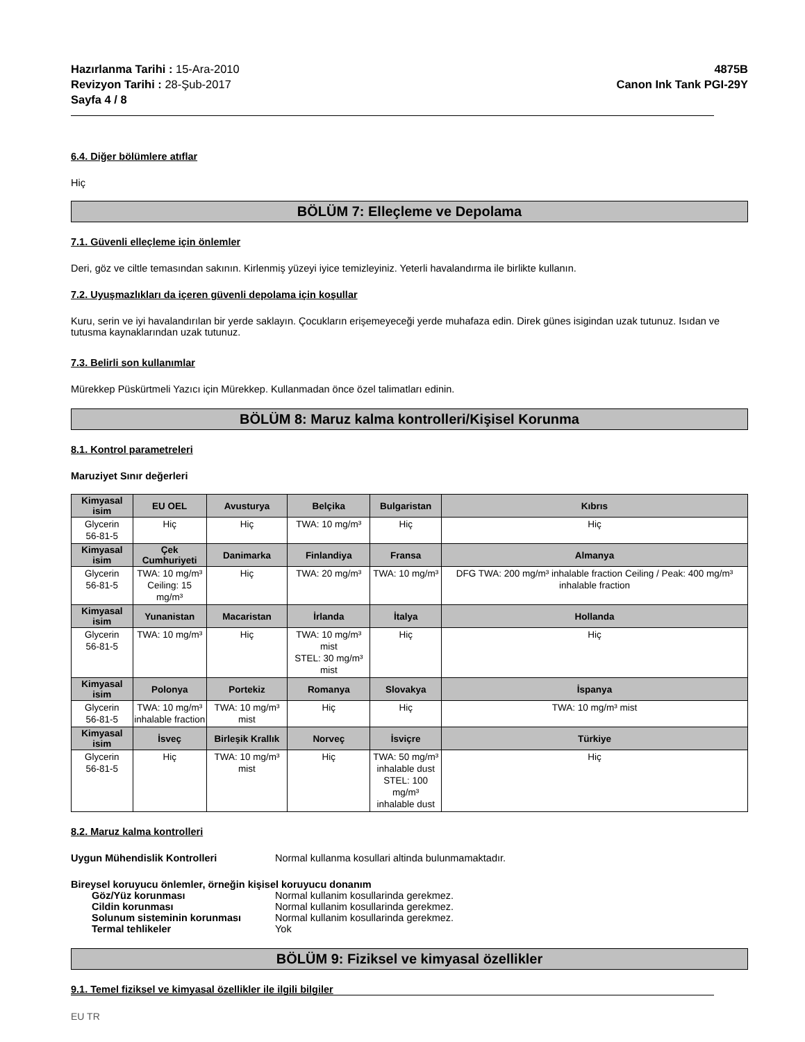Hazırlanma Tarihi : 15-Ara-2010
Revizyon Tarihi : 28-Şub-2017
Sayfa 4 / 8
4875B
Canon Ink Tank PGI-29Y
6.4. Diğer bölümlere atıflar
Hiç
BÖLÜM 7: Elleçleme ve Depolama
7.1. Güvenli elleçleme için önlemler
Deri, göz ve ciltle temasından sakının. Kirlenmiş yüzeyi iyice temizleyiniz. Yeterli havalandırma ile birlikte kullanın.
7.2. Uyuşmazlıkları da içeren güvenli depolama için koşullar
Kuru, serin ve iyi havalandırılan bir yerde saklayın. Çocukların erişemeyeceği yerde muhafaza edin. Direk günes isigindan uzak tutunuz. Isıdan ve tutusma kaynaklarından uzak tutunuz.
7.3. Belirli son kullanımlar
Mürekkep Püskürtmeli Yazıcı için Mürekkep. Kullanmadan önce özel talimatları edinin.
BÖLÜM 8: Maruz kalma kontrolleri/Kişisel Korunma
8.1. Kontrol parametreleri
Maruziyet Sınır değerleri
| Kimyasal isim | EU OEL | Avusturya | Belçika | Bulgaristan | Kıbrıs |
| --- | --- | --- | --- | --- | --- |
| Glycerin 56-81-5 | Hiç | Hiç | TWA: 10 mg/m³ | Hiç | Hiç |
| Kimyasal isim | Çek Cumhuriyeti | Danimarka | Finlandiya | Fransa | Almanya |
| Glycerin 56-81-5 | TWA: 10 mg/m³ Ceiling: 15 mg/m³ | Hiç | TWA: 20 mg/m³ | TWA: 10 mg/m³ | DFG TWA: 200 mg/m³ inhalable fraction Ceiling / Peak: 400 mg/m³ inhalable fraction |
| Kimyasal isim | Yunanistan | Macaristan | İrlanda | İtalya | Hollanda |
| Glycerin 56-81-5 | TWA: 10 mg/m³ | Hiç | TWA: 10 mg/m³ mist STEL: 30 mg/m³ mist | Hiç | Hiç |
| Kimyasal isim | Polonya | Portekiz | Romanya | Slovakya | İspanya |
| Glycerin 56-81-5 | TWA: 10 mg/m³ inhalable fraction | TWA: 10 mg/m³ mist | Hiç | Hiç | TWA: 10 mg/m³ mist |
| Kimyasal isim | İsveç | Birleşik Krallık | Norveç | İsviçre | Türkiye |
| Glycerin 56-81-5 | Hiç | TWA: 10 mg/m³ mist | Hiç | TWA: 50 mg/m³ inhalable dust STEL: 100 mg/m³ inhalable dust | Hiç |
8.2. Maruz kalma kontrolleri
Uygun Mühendislik Kontrolleri Normal kullanma kosullari altinda bulunmamaktadır.
Bireysel koruyucu önlemler, örneğin kişisel koruyucu donanım
Göz/Yüz korunması Normal kullanim kosullarinda gerekmez.
Cildin korunması Normal kullanim kosullarinda gerekmez.
Solunum sisteminin korunması Normal kullanim kosullarinda gerekmez.
Termal tehlikeler Yok
BÖLÜM 9: Fiziksel ve kimyasal özellikler
9.1. Temel fiziksel ve kimyasal özellikler ile ilgili bilgiler
EU TR